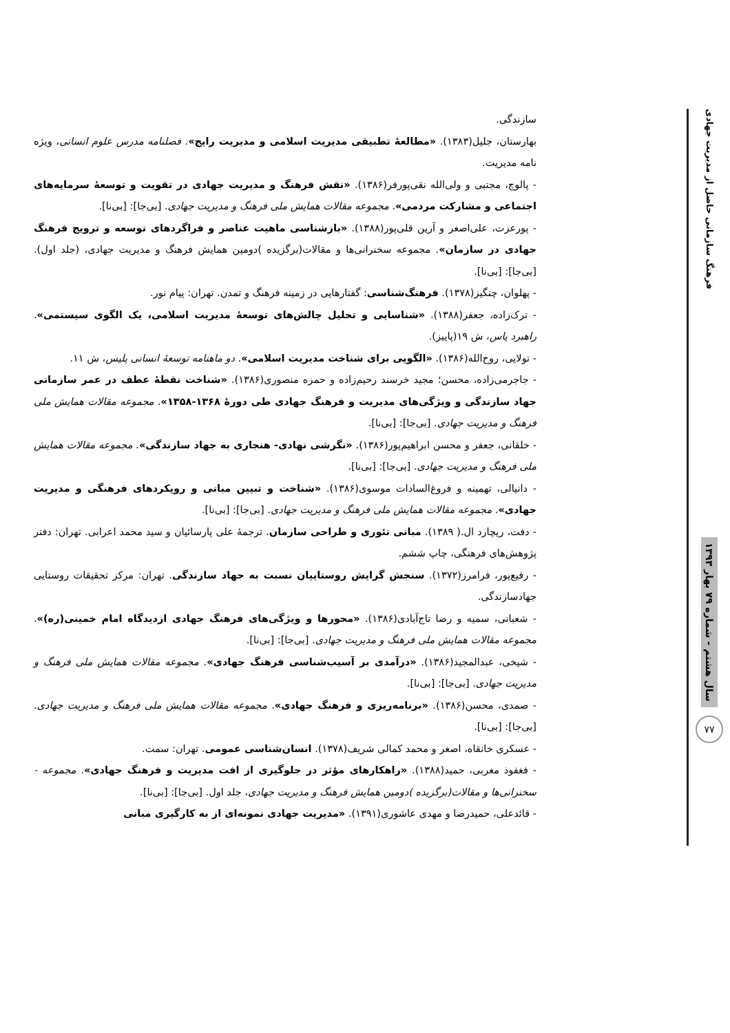فرهنگ سازمانی حاصل از مدیریت جهادی
سال هشتم - شماره ۷۹ بهار ۱۳۹۳
۷۷
سازندگی.
بهارستان، جلیل(۱۳۸۳). «مطالعهٔ تطبیقی مدیریت اسلامی و مدیریت رایج». فصلنامه مدرس علوم انسانی، ویژه نامه مدیریت.
- پالوچ، مجتبی و ولی‌الله نقی‌پورفر(۱۳۸۶). «نقش فرهنگ و مدیریت جهادی در تقویت و توسعهٔ سرمایه‌های اجتماعی و مشارکت مردمی». مجموعه مقالات همایش ملی فرهنگ و مدیریت جهادی. [بی‌جا]: [بی‌نا].
- پورعزت، علی‌اصغر و آرین قلی‌پور(۱۳۸۸). «بازشناسی ماهیت عناصر و فراگردهای توسعه و ترویج فرهنگ جهادی در سازمان». مجموعه سخنرانی‌ها و مقالات(برگزیده )دومین همایش فرهنگ و مدیریت جهادی، (جلد اول). [بی‌جا]: [بی‌نا].
- پهلوان، چنگیز(۱۳۷۸). فرهنگ‌شناسی: گفتارهایی در زمینه فرهنگ و تمدن. تهران: پیام نور.
- ترک‌زاده، جعفر(۱۳۸۸). «شناسایی و تحلیل چالش‌های توسعهٔ مدیریت اسلامی، یک الگوی سیستمی». راهبرد یاس، ش ۱۹(پاییز).
- تولایی، روح‌الله(۱۳۸۶). «الگویی برای شناخت مدیریت اسلامی». دو ماهنامه توسعهٔ انسانی پلیس، ش ۱۱.
- جاجرمی‌زاده، محسن؛ مجید خرسند رحیم‌زاده و حمزه منصوری(۱۳۸۶). «شناخت نقطهٔ عطف در عمر سازمانی جهاد سازندگی و ویژگی‌های مدیریت و فرهنگ جهادی طی دورهٔ ۱۳۶۸-۱۳۵۸». مجموعه مقالات همایش ملی فرهنگ و مدیریت جهادی. [بی‌جا]: [بی‌نا].
- خلقانی، جعفر و محسن ابراهیم‌پور(۱۳۸۶). «نگرشی نهادی- هنجاری به جهاد سازندگی». مجموعه مقالات همایش ملی فرهنگ و مدیریت جهادی. [بی‌جا]: [بی‌نا].
- دانیالی، تهمینه و فروغ‌السادات موسوی(۱۳۸۶). «شناخت و تبیین مبانی و رویکردهای فرهنگی و مدیریت جهادی». مجموعه مقالات همایش ملی فرهنگ و مدیریت جهادی. [بی‌جا]: [بی‌نا].
- دفت، ریچارد ال.( ۱۳۸۹). مبانی تئوری و طراحی سازمان. ترجمهٔ علی پارسائیان و سید محمد اعرابی. تهران: دفتر پژوهش‌های فرهنگی، چاپ ششم.
- رفیع‌پور، فرامرز(۱۳۷۲). سنجش گرایش روستاییان نسبت به جهاد سازندگی. تهران: مرکز تحقیقات روستایی جهادسازندگی.
- شعبانی، سمیه و رضا تاج‌آبادی(۱۳۸۶). «محورها و ویژگی‌های فرهنگ جهادی ازدیدگاه امام خمینی(ره)». مجموعه مقالات همایش ملی فرهنگ و مدیریت جهادی. [بی‌جا]: [بی‌نا].
- شیخی، عبدالمجید(۱۳۸۶). «درآمدی بر آسیب‌شناسی فرهنگ جهادی». مجموعه مقالات همایش ملی فرهنگ و مدیریت جهادی. [بی‌جا]: [بی‌نا].
- صمدی، محسن(۱۳۸۶). «برنامه‌ریزی و فرهنگ جهادی». مجموعه مقالات همایش ملی فرهنگ و مدیریت جهادی. [بی‌جا]: [بی‌نا].
- عسکری خانقاه، اصغر و محمد کمالی شریف(۱۳۷۸). انسان‌شناسی عمومی. تهران: سمت.
- فغفوذ مغربی، حمید(۱۳۸۸). «راهکارهای مؤثر در جلوگیری از افت مدیریت و فرهنگ جهادی». مجموعه - سخنرانی‌ها و مقالات(برگزیده )دومین همایش فرهنگ و مدیریت جهادی، جلد اول. [بی‌جا]: [بی‌نا].
- قائدعلی، حمیدرضا و مهدی عاشوری(۱۳۹۱). «مدیریت جهادی نمونه‌ای از به کارگیری مبانی